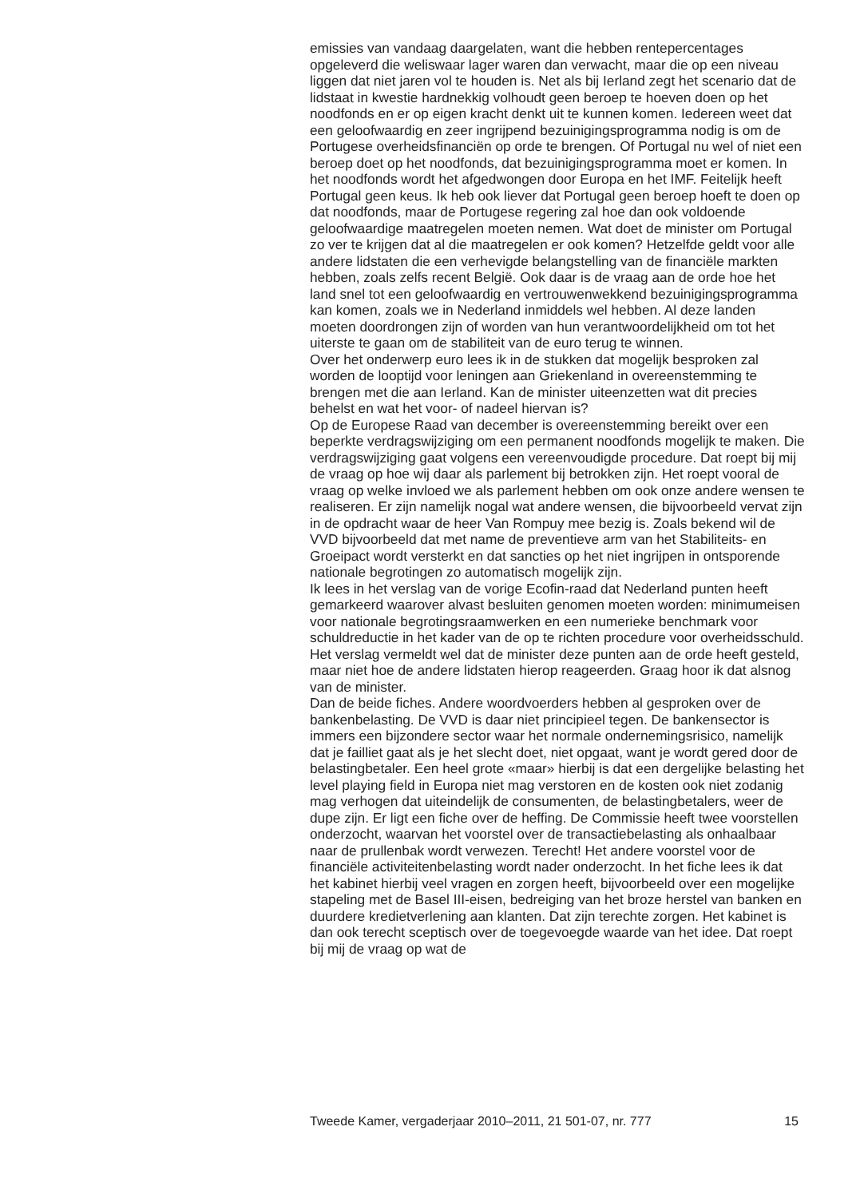emissies van vandaag daargelaten, want die hebben rentepercentages opgeleverd die weliswaar lager waren dan verwacht, maar die op een niveau liggen dat niet jaren vol te houden is. Net als bij Ierland zegt het scenario dat de lidstaat in kwestie hardnekkig volhoudt geen beroep te hoeven doen op het noodfonds en er op eigen kracht denkt uit te kunnen komen. Iedereen weet dat een geloofwaardig en zeer ingrijpend bezuinigingsprogramma nodig is om de Portugese overheidsfinanciën op orde te brengen. Of Portugal nu wel of niet een beroep doet op het noodfonds, dat bezuinigingsprogramma moet er komen. In het noodfonds wordt het afgedwongen door Europa en het IMF. Feitelijk heeft Portugal geen keus. Ik heb ook liever dat Portugal geen beroep hoeft te doen op dat noodfonds, maar de Portugese regering zal hoe dan ook voldoende geloofwaardige maatregelen moeten nemen. Wat doet de minister om Portugal zo ver te krijgen dat al die maatregelen er ook komen? Hetzelfde geldt voor alle andere lidstaten die een verhevigde belangstelling van de financiële markten hebben, zoals zelfs recent België. Ook daar is de vraag aan de orde hoe het land snel tot een geloofwaardig en vertrouwenwekkend bezuinigingsprogramma kan komen, zoals we in Nederland inmiddels wel hebben. Al deze landen moeten doordrongen zijn of worden van hun verantwoordelijkheid om tot het uiterste te gaan om de stabiliteit van de euro terug te winnen.
Over het onderwerp euro lees ik in de stukken dat mogelijk besproken zal worden de looptijd voor leningen aan Griekenland in overeenstemming te brengen met die aan Ierland. Kan de minister uiteenzetten wat dit precies behelst en wat het voor- of nadeel hiervan is?
Op de Europese Raad van december is overeenstemming bereikt over een beperkte verdragswijziging om een permanent noodfonds mogelijk te maken. Die verdragswijziging gaat volgens een vereenvoudigde procedure. Dat roept bij mij de vraag op hoe wij daar als parlement bij betrokken zijn. Het roept vooral de vraag op welke invloed we als parlement hebben om ook onze andere wensen te realiseren. Er zijn namelijk nogal wat andere wensen, die bijvoorbeeld vervat zijn in de opdracht waar de heer Van Rompuy mee bezig is. Zoals bekend wil de VVD bijvoorbeeld dat met name de preventieve arm van het Stabiliteits- en Groeipact wordt versterkt en dat sancties op het niet ingrijpen in ontsporende nationale begrotingen zo automatisch mogelijk zijn.
Ik lees in het verslag van de vorige Ecofin-raad dat Nederland punten heeft gemarkeerd waarover alvast besluiten genomen moeten worden: minimumeisen voor nationale begrotingsraamwerken en een numerieke benchmark voor schuldreductie in het kader van de op te richten procedure voor overheidsschuld. Het verslag vermeldt wel dat de minister deze punten aan de orde heeft gesteld, maar niet hoe de andere lidstaten hierop reageerden. Graag hoor ik dat alsnog van de minister.
Dan de beide fiches. Andere woordvoerders hebben al gesproken over de bankenbelasting. De VVD is daar niet principieel tegen. De bankensector is immers een bijzondere sector waar het normale ondernemingsrisico, namelijk dat je failliet gaat als je het slecht doet, niet opgaat, want je wordt gered door de belastingbetaler. Een heel grote «maar» hierbij is dat een dergelijke belasting het level playing field in Europa niet mag verstoren en de kosten ook niet zodanig mag verhogen dat uiteindelijk de consumenten, de belastingbetalers, weer de dupe zijn. Er ligt een fiche over de heffing. De Commissie heeft twee voorstellen onderzocht, waarvan het voorstel over de transactiebelasting als onhaalbaar naar de prullenbak wordt verwezen. Terecht! Het andere voorstel voor de financiële activiteitenbelasting wordt nader onderzocht. In het fiche lees ik dat het kabinet hierbij veel vragen en zorgen heeft, bijvoorbeeld over een mogelijke stapeling met de Basel III-eisen, bedreiging van het broze herstel van banken en duurdere kredietverlening aan klanten. Dat zijn terechte zorgen. Het kabinet is dan ook terecht sceptisch over de toegevoegde waarde van het idee. Dat roept bij mij de vraag op wat de
Tweede Kamer, vergaderjaar 2010–2011, 21 501-07, nr. 777 15